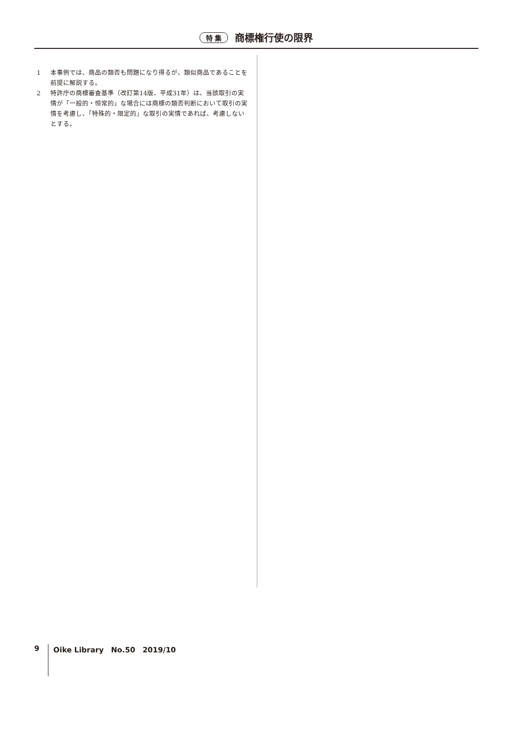特 集 商標権行使の限界
1 本事例では、商品の類否も問題になり得るが、類似商品であることを前提に解説する。
2 特許庁の商標審査基準（改訂第14版、平成31年）は、当該取引の実情が「一般的・恒常的」な場合には商標の類否判断において取引の実情を考慮し、「特殊的・限定的」な取引の実情であれば、考慮しないとする。
9 Oike Library　No.50　2019/10